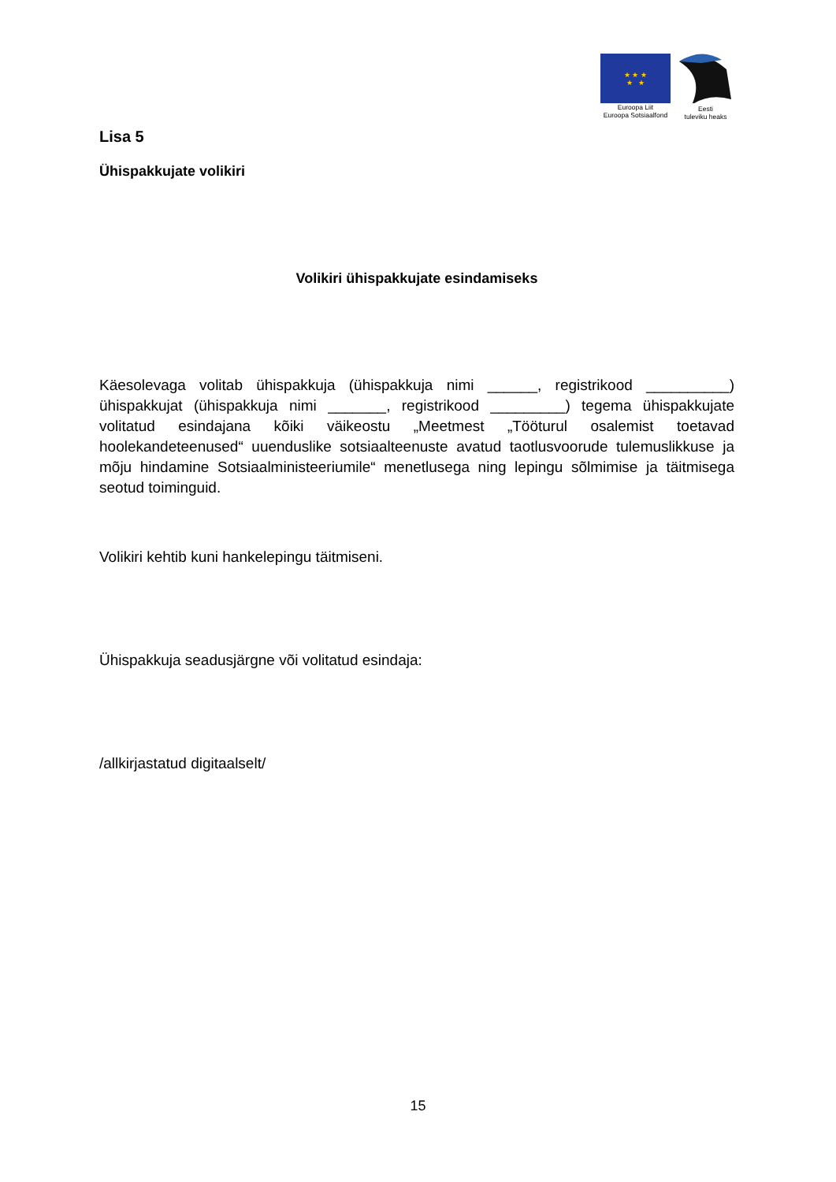★ ★ ★
★ ★
Euroopa Liit
Euroopa Sotsiaalfond
Eesti
tuleviku heaks
Lisa 5
Ühispakkujate volikiri
Volikiri ühispakkujate esindamiseks
Käesolevaga volitab ühispakkuja (ühispakkuja nimi ______, registrikood __________) ühispakkujat (ühispakkuja nimi _______, registrikood _________) tegema ühispakkujate volitatud esindajana kõiki väikeostu „Meetmest „Tööturul osalemist toetavad hoolekandeteenused“ uuenduslike sotsiaalteenuste avatud taotlusvoorude tulemuslikkuse ja mõju hindamine Sotsiaalministeeriumile“ menetlusega ning lepingu sõlmimise ja täitmisega seotud toiminguid.
Volikiri kehtib kuni hankelepingu täitmiseni.
Ühispakkuja seadusjärgne või volitatud esindaja:
/allkirjastatud digitaalselt/
15